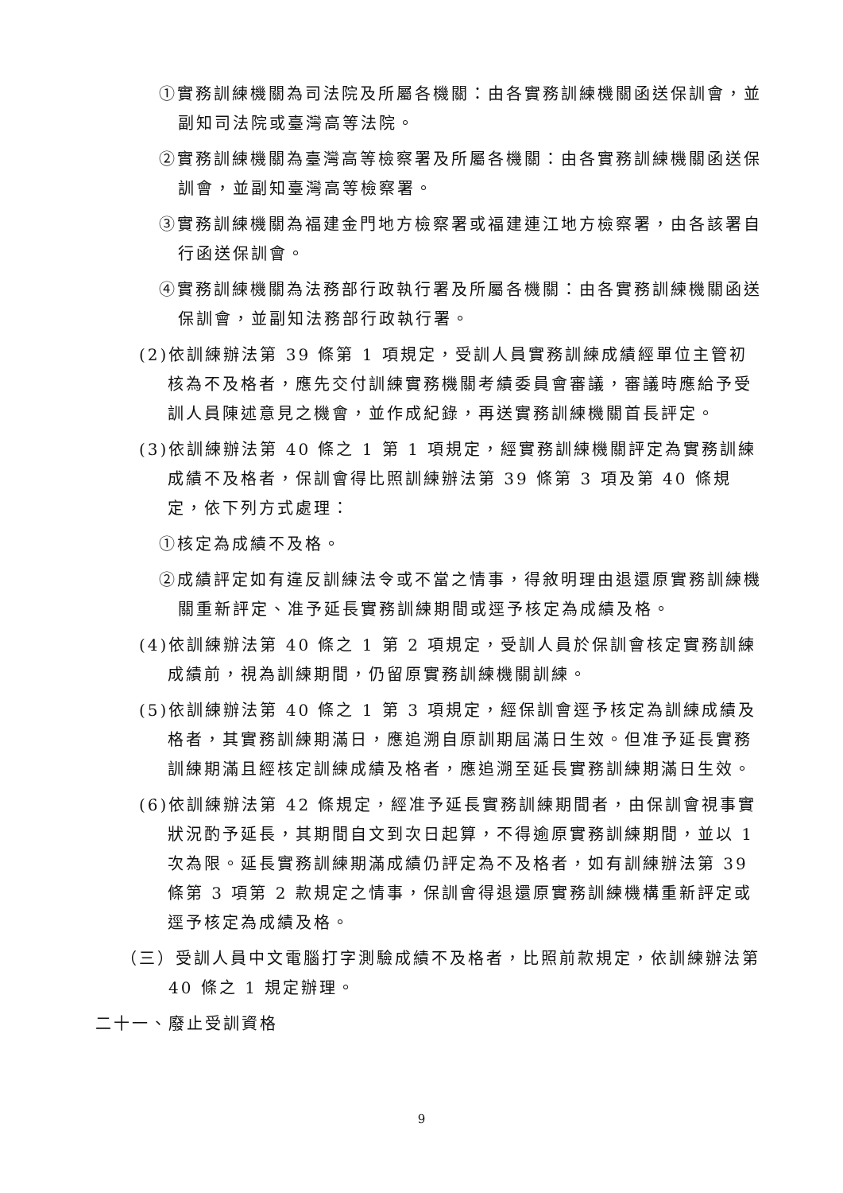①實務訓練機關為司法院及所屬各機關：由各實務訓練機關函送保訓會，並副知司法院或臺灣高等法院。
②實務訓練機關為臺灣高等檢察署及所屬各機關：由各實務訓練機關函送保訓會，並副知臺灣高等檢察署。
③實務訓練機關為福建金門地方檢察署或福建連江地方檢察署，由各該署自行函送保訓會。
④實務訓練機關為法務部行政執行署及所屬各機關：由各實務訓練機關函送保訓會，並副知法務部行政執行署。
(2)依訓練辦法第 39 條第 1 項規定，受訓人員實務訓練成績經單位主管初核為不及格者，應先交付訓練實務機關考績委員會審議，審議時應給予受訓人員陳述意見之機會，並作成紀錄，再送實務訓練機關首長評定。
(3)依訓練辦法第 40 條之 1 第 1 項規定，經實務訓練機關評定為實務訓練成績不及格者，保訓會得比照訓練辦法第 39 條第 3 項及第 40 條規定，依下列方式處理：
①核定為成績不及格。
②成績評定如有違反訓練法令或不當之情事，得敘明理由退還原實務訓練機關重新評定、准予延長實務訓練期間或逕予核定為成績及格。
(4)依訓練辦法第 40 條之 1 第 2 項規定，受訓人員於保訓會核定實務訓練成績前，視為訓練期間，仍留原實務訓練機關訓練。
(5)依訓練辦法第 40 條之 1 第 3 項規定，經保訓會逕予核定為訓練成績及格者，其實務訓練期滿日，應追溯自原訓期屆滿日生效。但准予延長實務訓練期滿且經核定訓練成績及格者，應追溯至延長實務訓練期滿日生效。
(6)依訓練辦法第 42 條規定，經准予延長實務訓練期間者，由保訓會視事實狀況酌予延長，其期間自文到次日起算，不得逾原實務訓練期間，並以 1 次為限。延長實務訓練期滿成績仍評定為不及格者，如有訓練辦法第 39 條第 3 項第 2 款規定之情事，保訓會得退還原實務訓練機構重新評定或逕予核定為成績及格。
（三）受訓人員中文電腦打字測驗成績不及格者，比照前款規定，依訓練辦法第 40 條之 1 規定辦理。
二十一、廢止受訓資格
9